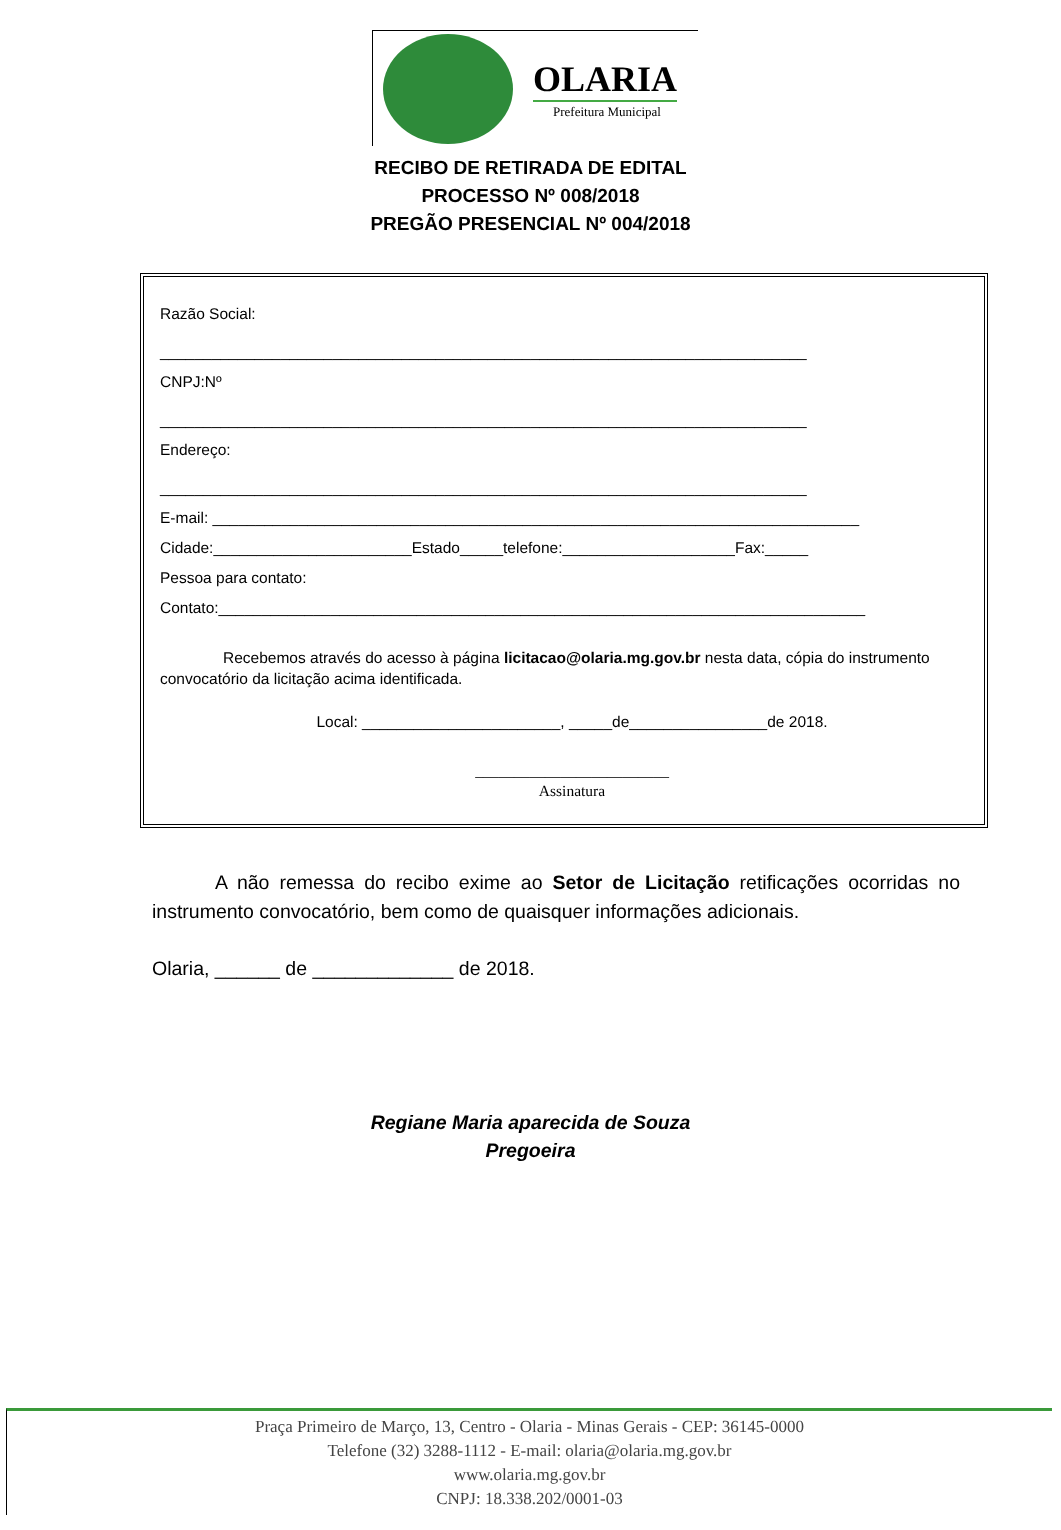OLARIA
Prefeitura Municipal
RECIBO DE RETIRADA DE EDITAL
PROCESSO Nº 008/2018
PREGÃO PRESENCIAL Nº 004/2018
Razão Social:
___________________________________________________________________________
CNPJ:Nº
___________________________________________________________________________
Endereço:
___________________________________________________________________________
E-mail: ___________________________________________________________________________
Cidade:_______________________Estado_____telefone:____________________Fax:_____
Pessoa para contato:
Contato:___________________________________________________________________________
Recebemos através do acesso à página licitacao@olaria.mg.gov.br nesta data, cópia do instrumento convocatório da licitação acima identificada.
Local: _______________________, _____de________________de 2018.
_________________________
Assinatura
A não remessa do recibo exime ao Setor de Licitação retificações ocorridas no instrumento convocatório, bem como de quaisquer informações adicionais.
Olaria, ______ de _____________ de 2018.
Regiane Maria aparecida de Souza
Pregoeira
Praça Primeiro de Março, 13, Centro - Olaria - Minas Gerais - CEP: 36145-0000
Telefone (32) 3288-1112 - E-mail: olaria@olaria.mg.gov.br
www.olaria.mg.gov.br
CNPJ: 18.338.202/0001-03